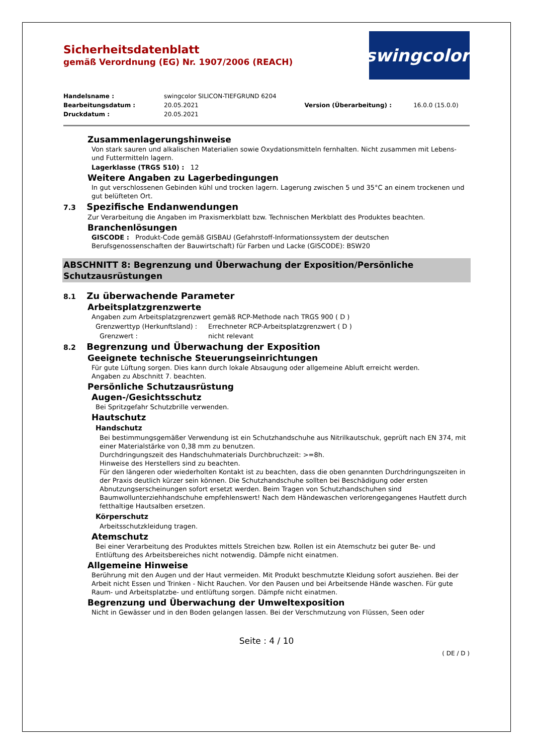Sicherheitsdatenblatt
gemäß Verordnung (EG) Nr. 1907/2006 (REACH)
swingcolor<sup>®</sup>
| Handelsname : | swingcolor SILICON-TIEFGRUND 6204 | | |
| Bearbeitungsdatum : | 20.05.2021 | Version (Überarbeitung) : | 16.0.0 (15.0.0) |
| Druckdatum : | 20.05.2021 | | |
Zusammenlagerungshinweise
Von stark sauren und alkalischen Materialien sowie Oxydationsmitteln fernhalten. Nicht zusammen mit Lebens- und Futtermitteln lagern.
Lagerklasse (TRGS 510) : 12
Weitere Angaben zu Lagerbedingungen
In gut verschlossenen Gebinden kühl und trocken lagern. Lagerung zwischen 5 und 35°C an einem trockenen und gut belüfteten Ort.
7.3 Spezifische Endanwendungen
Zur Verarbeitung die Angaben im Praxismerkblatt bzw. Technischen Merkblatt des Produktes beachten.
Branchenlösungen
GISCODE : Produkt-Code gemäß GISBAU (Gefahrstoff-Informationssystem der deutschen Berufsgenossenschaften der Bauwirtschaft) für Farben und Lacke (GISCODE): BSW20
ABSCHNITT 8: Begrenzung und Überwachung der Exposition/Persönliche Schutzausrüstungen
8.1 Zu überwachende Parameter
Arbeitsplatzgrenzwerte
Angaben zum Arbeitsplatzgrenzwert gemäß RCP-Methode nach TRGS 900 ( D )
Grenzwerttyp (Herkunftsland) : Errechneter RCP-Arbeitsplatzgrenzwert ( D )
Grenzwert : nicht relevant
8.2 Begrenzung und Überwachung der Exposition
Geeignete technische Steuerungseinrichtungen
Für gute Lüftung sorgen. Dies kann durch lokale Absaugung oder allgemeine Abluft erreicht werden.
Angaben zu Abschnitt 7. beachten.
Persönliche Schutzausrüstung
Augen-/Gesichtsschutz
Bei Spritzgefahr Schutzbrille verwenden.
Hautschutz
Handschutz
Bei bestimmungsgemäßer Verwendung ist ein Schutzhandschuhe aus Nitrilkautschuk, geprüft nach EN 374, mit einer Materialstärke von 0,38 mm zu benutzen.
Durchdringungszeit des Handschuhmaterials Durchbruchzeit: >=8h.
Hinweise des Herstellers sind zu beachten.
Für den längeren oder wiederholten Kontakt ist zu beachten, dass die oben genannten Durchdringungszeiten in der Praxis deutlich kürzer sein können. Die Schutzhandschuhe sollten bei Beschädigung oder ersten Abnutzungserscheinungen sofort ersetzt werden. Beim Tragen von Schutzhandschuhen sind Baumwollunterziehhandschuhe empfehlenswert! Nach dem Händewaschen verlorengegangenes Hautfett durch fetthaltige Hautsalben ersetzen.
Körperschutz
Arbeitsschutzkleidung tragen.
Atemschutz
Bei einer Verarbeitung des Produktes mittels Streichen bzw. Rollen ist ein Atemschutz bei guter Be- und Entlüftung des Arbeitsbereiches nicht notwendig. Dämpfe nicht einatmen.
Allgemeine Hinweise
Berührung mit den Augen und der Haut vermeiden. Mit Produkt beschmutzte Kleidung sofort ausziehen. Bei der Arbeit nicht Essen und Trinken - Nicht Rauchen. Vor den Pausen und bei Arbeitsende Hände waschen. Für gute Raum- und Arbeitsplatzbe- und entlüftung sorgen. Dämpfe nicht einatmen.
Begrenzung und Überwachung der Umweltexposition
Nicht in Gewässer und in den Boden gelangen lassen. Bei der Verschmutzung von Flüssen, Seen oder
Seite : 4 / 10
( DE / D )